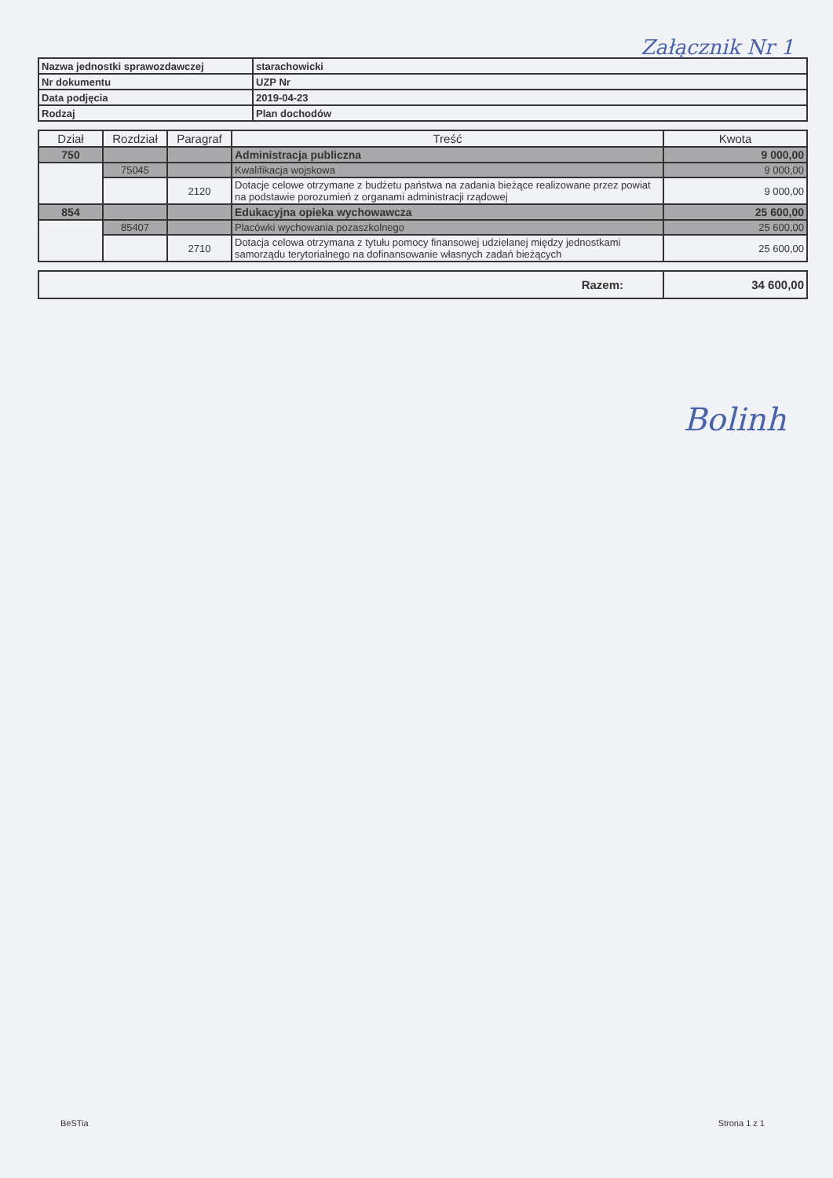Załącznik Nr 1
| Nazwa jednostki sprawozdawczej | starachowicki |
| Nr dokumentu | UZP Nr |
| Data podjęcia | 2019-04-23 |
| Rodzaj | Plan dochodów |
| Dział | Rozdział | Paragraf | Treść | Kwota |
| --- | --- | --- | --- | --- |
| 750 | | | Administracja publiczna | 9 000,00 |
| | 75045 | | Kwalifikacja wojskowa | 9 000,00 |
| | | 2120 | Dotacje celowe otrzymane z budżetu państwa na zadania bieżące realizowane przez powiat na podstawie porozumień z organami administracji rządowej | 9 000,00 |
| 854 | | | Edukacyjna opieka wychowawcza | 25 600,00 |
| | 85407 | | Placówki wychowania pozaszkolnego | 25 600,00 |
| | | 2710 | Dotacja celowa otrzymana z tytułu pomocy finansowej udzielanej między jednostkami samorządu terytorialnego na dofinansowanie własnych zadań bieżących | 25 600,00 |
| Razem: | 34 600,00 |
Bolinh
BeSTia Strona 1 z 1